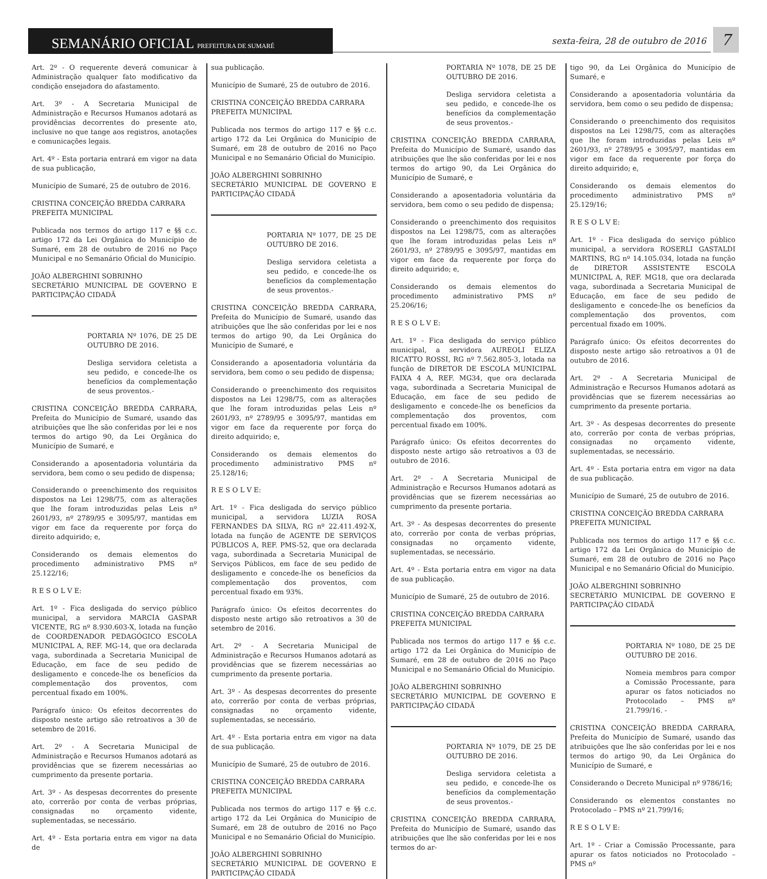SEMANÁRIO OFICIAL PREFEITURA DE SUMARÉ
sexta-feira, 28 de outubro de 2016
7
Art. 2º - O requerente deverá comunicar à Administração qualquer fato modificativo da condição ensejadora do afastamento.
Art. 3º - A Secretaria Municipal de Administração e Recursos Humanos adotará as providências decorrentes do presente ato, inclusive no que tange aos registros, anotações e comunicações legais.
Art. 4º - Esta portaria entrará em vigor na data de sua publicação,
Município de Sumaré, 25 de outubro de 2016.
CRISTINA CONCEIÇÃO BREDDA CARRARA
PREFEITA MUNICIPAL
Publicada nos termos do artigo 117 e §§ c.c. artigo 172 da Lei Orgânica do Município de Sumaré, em 28 de outubro de 2016 no Paço Municipal e no Semanário Oficial do Município.
JOÃO ALBERGHINI SOBRINHO
SECRETÁRIO MUNICIPAL DE GOVERNO E PARTICIPAÇÃO CIDADÃ
PORTARIA Nº 1076, DE 25 DE OUTUBRO DE 2016.
Desliga servidora celetista a seu pedido, e concede-lhe os benefícios da complementação de seus proventos.-
CRISTINA CONCEIÇÃO BREDDA CARRARA, Prefeita do Município de Sumaré, usando das atribuições que lhe são conferidas por lei e nos termos do artigo 90, da Lei Orgânica do Município de Sumaré, e
Considerando a aposentadoria voluntária da servidora, bem como o seu pedido de dispensa;
Considerando o preenchimento dos requisitos dispostos na Lei 1298/75, com as alterações que lhe foram introduzidas pelas Leis nº 2601/93, nº 2789/95 e 3095/97, mantidas em vigor em face da requerente por força do direito adquirido; e,
Considerando os demais elementos do procedimento administrativo PMS nº 25.122/16;
R E S O L V E:
Art. 1º - Fica desligada do serviço público municipal, a servidora MARCIA GASPAR VICENTE, RG nº 8.930.603-X, lotada na função de COORDENADOR PEDAGÓGICO ESCOLA MUNICIPAL A, REF. MG-14, que ora declarada vaga, subordinada a Secretaria Municipal de Educação, em face de seu pedido de desligamento e concede-lhe os benefícios da complementação dos proventos, com percentual fixado em 100%.
Parágrafo único: Os efeitos decorrentes do disposto neste artigo são retroativos a 30 de setembro de 2016.
Art. 2º - A Secretaria Municipal de Administração e Recursos Humanos adotará as providências que se fizerem necessárias ao cumprimento da presente portaria.
Art. 3º - As despesas decorrentes do presente ato, correrão por conta de verbas próprias, consignadas no orçamento vidente, suplementadas, se necessário.
Art. 4º - Esta portaria entra em vigor na data de
sua publicação.
Município de Sumaré, 25 de outubro de 2016.
CRISTINA CONCEIÇÃO BREDDA CARRARA
PREFEITA MUNICIPAL
Publicada nos termos do artigo 117 e §§ c.c. artigo 172 da Lei Orgânica do Município de Sumaré, em 28 de outubro de 2016 no Paço Municipal e no Semanário Oficial do Município.
JOÃO ALBERGHINI SOBRINHO
SECRETÁRIO MUNICIPAL DE GOVERNO E PARTICIPAÇÃO CIDADÃ
PORTARIA Nº 1077, DE 25 DE OUTUBRO DE 2016.
Desliga servidora celetista a seu pedido, e concede-lhe os benefícios da complementação de seus proventos.-
CRISTINA CONCEIÇÃO BREDDA CARRARA, Prefeita do Município de Sumaré, usando das atribuições que lhe são conferidas por lei e nos termos do artigo 90, da Lei Orgânica do Município de Sumaré, e
Considerando a aposentadoria voluntária da servidora, bem como o seu pedido de dispensa;
Considerando o preenchimento dos requisitos dispostos na Lei 1298/75, com as alterações que lhe foram introduzidas pelas Leis nº 2601/93, nº 2789/95 e 3095/97, mantidas em vigor em face da requerente por força do direito adquirido; e,
Considerando os demais elementos do procedimento administrativo PMS nº 25.128/16;
R E S O L V E:
Art. 1º - Fica desligada do serviço público municipal, a servidora LUZIA ROSA FERNANDES DA SILVA, RG nº 22.411.492-X, lotada na função de AGENTE DE SERVIÇOS PÚBLICOS A, REF. PMS-52, que ora declarada vaga, subordinada a Secretaria Municipal de Serviços Públicos, em face de seu pedido de desligamento e concede-lhe os benefícios da complementação dos proventos, com percentual fixado em 93%.
Parágrafo único: Os efeitos decorrentes do disposto neste artigo são retroativos a 30 de setembro de 2016.
Art. 2º - A Secretaria Municipal de Administração e Recursos Humanos adotará as providências que se fizerem necessárias ao cumprimento da presente portaria.
Art. 3º - As despesas decorrentes do presente ato, correrão por conta de verbas próprias, consignadas no orçamento vidente, suplementadas, se necessário.
Art. 4º - Esta portaria entra em vigor na data de sua publicação.
Município de Sumaré, 25 de outubro de 2016.
CRISTINA CONCEIÇÃO BREDDA CARRARA
PREFEITA MUNICIPAL
Publicada nos termos do artigo 117 e §§ c.c. artigo 172 da Lei Orgânica do Município de Sumaré, em 28 de outubro de 2016 no Paço Municipal e no Semanário Oficial do Município.
JOÃO ALBERGHINI SOBRINHO
SECRETÁRIO MUNICIPAL DE GOVERNO E PARTICIPAÇÃO CIDADÃ
PORTARIA Nº 1078, DE 25 DE OUTUBRO DE 2016.
Desliga servidora celetista a seu pedido, e concede-lhe os benefícios da complementação de seus proventos.-
CRISTINA CONCEIÇÃO BREDDA CARRARA, Prefeita do Município de Sumaré, usando das atribuições que lhe são conferidas por lei e nos termos do artigo 90, da Lei Orgânica do Município de Sumaré, e
Considerando a aposentadoria voluntária da servidora, bem como o seu pedido de dispensa;
Considerando o preenchimento dos requisitos dispostos na Lei 1298/75, com as alterações que lhe foram introduzidas pelas Leis nº 2601/93, nº 2789/95 e 3095/97, mantidas em vigor em face da requerente por força do direito adquirido; e,
Considerando os demais elementos do procedimento administrativo PMS nº 25.206/16;
R E S O L V E:
Art. 1º - Fica desligada do serviço público municipal, a servidora AUREOLI ELIZA RICATTO ROSSI, RG nº 7.562.805-3, lotada na função de DIRETOR DE ESCOLA MUNICIPAL FAIXA 4 A, REF. MG34, que ora declarada vaga, subordinada a Secretaria Municipal de Educação, em face de seu pedido de desligamento e concede-lhe os benefícios da complementação dos proventos, com percentual fixado em 100%.
Parágrafo único: Os efeitos decorrentes do disposto neste artigo são retroativos a 03 de outubro de 2016.
Art. 2º - A Secretaria Municipal de Administração e Recursos Humanos adotará as providências que se fizerem necessárias ao cumprimento da presente portaria.
Art. 3º - As despesas decorrentes do presente ato, correrão por conta de verbas próprias, consignadas no orçamento vidente, suplementadas, se necessário.
Art. 4º - Esta portaria entra em vigor na data de sua publicação.
Município de Sumaré, 25 de outubro de 2016.
CRISTINA CONCEIÇÃO BREDDA CARRARA
PREFEITA MUNICIPAL
Publicada nos termos do artigo 117 e §§ c.c. artigo 172 da Lei Orgânica do Município de Sumaré, em 28 de outubro de 2016 no Paço Municipal e no Semanário Oficial do Município.
JOÃO ALBERGHINI SOBRINHO
SECRETÁRIO MUNICIPAL DE GOVERNO E PARTICIPAÇÃO CIDADÃ
PORTARIA Nº 1079, DE 25 DE OUTUBRO DE 2016.
Desliga servidora celetista a seu pedido, e concede-lhe os benefícios da complementação de seus proventos.-
CRISTINA CONCEIÇÃO BREDDA CARRARA, Prefeita do Município de Sumaré, usando das atribuições que lhe são conferidas por lei e nos termos do ar-
tigo 90, da Lei Orgânica do Município de Sumaré, e
Considerando a aposentadoria voluntária da servidora, bem como o seu pedido de dispensa;
Considerando o preenchimento dos requisitos dispostos na Lei 1298/75, com as alterações que lhe foram introduzidas pelas Leis nº 2601/93, nº 2789/95 e 3095/97, mantidas em vigor em face da requerente por força do direito adquirido; e,
Considerando os demais elementos do procedimento administrativo PMS nº 25.129/16;
R E S O L V E:
Art. 1º - Fica desligada do serviço público municipal, a servidora ROSERLI GASTALDI MARTINS, RG nº 14.105.034, lotada na função de DIRETOR ASSISTENTE ESCOLA MUNICIPAL A, REF. MG18, que ora declarada vaga, subordinada a Secretaria Municipal de Educação, em face de seu pedido de desligamento e concede-lhe os benefícios da complementação dos proventos, com percentual fixado em 100%.
Parágrafo único: Os efeitos decorrentes do disposto neste artigo são retroativos a 01 de outubro de 2016.
Art. 2º - A Secretaria Municipal de Administração e Recursos Humanos adotará as providências que se fizerem necessárias ao cumprimento da presente portaria.
Art. 3º - As despesas decorrentes do presente ato, correrão por conta de verbas próprias, consignadas no orçamento vidente, suplementadas, se necessário.
Art. 4º - Esta portaria entra em vigor na data de sua publicação.
Município de Sumaré, 25 de outubro de 2016.
CRISTINA CONCEIÇÃO BREDDA CARRARA
PREFEITA MUNICIPAL
Publicada nos termos do artigo 117 e §§ c.c. artigo 172 da Lei Orgânica do Município de Sumaré, em 28 de outubro de 2016 no Paço Municipal e no Semanário Oficial do Município.
JOÃO ALBERGHINI SOBRINHO
SECRETÁRIO MUNICIPAL DE GOVERNO E PARTICIPAÇÃO CIDADÃ
PORTARIA Nº 1080, DE 25 DE OUTUBRO DE 2016.
Nomeia membros para compor a Comissão Processante, para apurar os fatos noticiados no Protocolado – PMS nº 21.799/16. -
CRISTINA CONCEIÇÃO BREDDA CARRARA, Prefeita do Município de Sumaré, usando das atribuições que lhe são conferidas por lei e nos termos do artigo 90, da Lei Orgânica do Município de Sumaré, e
Considerando o Decreto Municipal nº 9786/16;
Considerando os elementos constantes no Protocolado – PMS nº 21.799/16;
R E S O L V E:
Art. 1º - Criar a Comissão Processante, para apurar os fatos noticiados no Protocolado – PMS nº